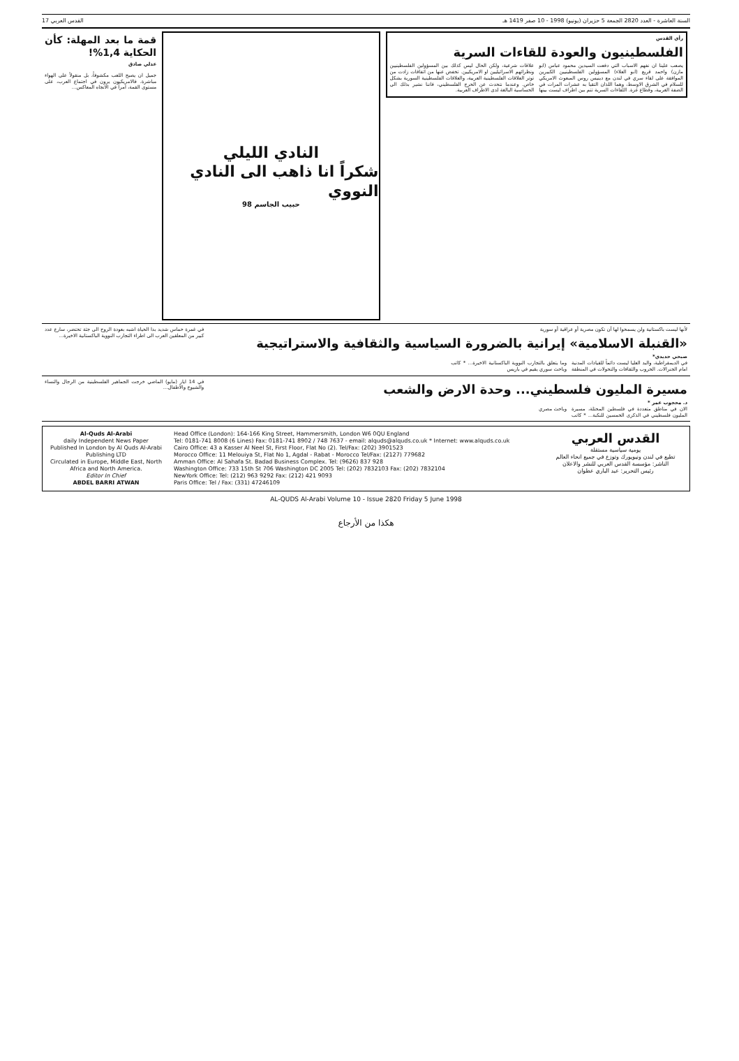السنة العاشرة - العدد 2820 الجمعة 5 حزيران (يونيو) 1998 - 10 صفر 1419 هـ القدس العربي 17
رأي القدس
الفلسطينيون والعودة للقاءات السرية
يصعب علينا ان نفهم الاسباب التي دفعت السيدين محمود عباس (ابو مازن) واحمد قريع (ابو العلاء) المسؤولين الفلسطينيين الكبيرين الموافقة على لقاء سري في لندن مع دينيس روس المبعوث الامريكي للسلام في الشرق الاوسط، وهما اللذان التقيا به عشرات المرات في الضفة الغربية، وقطاع غزة. اللقاءات السرية تتم بين اطراف ليست بينها علاقات شرعية، ولكن الحال ليس كذلك بين المسؤولين الفلسطينيين ونظرائهم الاسرائيليين او الامريكيين. تخفض عنها من اتفاقات زادت من توتر العلاقات الفلسطينية العربية، والعلاقات الفلسطينية السورية بشكل خاص. وعندما نتحدث عن الحرج الفلسطيني، فاننا نشير بذلك الى الحساسية البالغة لدى الاطراف العربية.
النادي الليلي
شكراً انا ذاهب الى النادي النووي
حبيب الجاسم 98
قمة ما بعد المهلة: كأن الحكاية 1,4%!
عدلي صادق
جميل ان يصبح اللعب مكشوفاً، بل منقولاً على الهواء مباشرة. فالامريكيون يرون في اجتماع العرب، على مستوى القمة، امراً في الاتجاه المعاكس...
لأنها ليست باكستانية ولن يسمحوا لها أن تكون مصرية أو عراقية أو سورية
«القنبلة الاسلامية» إيرانية بالضرورة السياسية والثقافية والاستراتيجية
صبحي حديدي*
في الديمقراطية، والبد العليا ليست دائماً للقيادات المدنية امام الجنرالات. الحروب والثقافات والتحولات في المنطقة وما يتعلق بالتجارب النووية الباكستانية الاخيرة... * كاتب وباحث سوري يقيم في باريس
في غمرة حماس شديد بدا الحياة اشبه بعودة الروح الى جثة تحتضر، سارع عدد كبير من المعلقين العرب الى اطراء التجارب النووية الباكستانية الاخيرة...
مسيرة المليون فلسطيني... وحدة الارض والشعب
د. محجوب عمر *
الان في مناطق متعددة في فلسطين المحتلة، مسيرة المليون فلسطيني في الذكرى الخمسين للنكبة... * كاتب وباحث مصري
في 14 ايار (مايو) الماضي خرجت الجماهير الفلسطينية من الرجال والنساء والشيوخ والاطفال...
Al-Quds Al-Arabi
daily Independent News Paper
Published In London by Al Quds Al-Arabi Publishing LTD
Circulated in Europe, Middle East, North Africa and North America.
Editor In Chief
ABDEL BARRI ATWAN
Head Office (London): 164-166 King Street, Hammersmith, London W6 0QU England
Tel: 0181-741 8008 (6 Lines) Fax: 0181-741 8902 / 748 7637 - email: alquds@alquds.co.uk * Internet: www.alquds.co.uk
Cairo Office: 43 a Kasser Al Neel St, First Floor, Flat No (2). Tel/Fax: (202) 3901523
Morocco Office: 11 Melouiya St, Flat No 1, Agdal - Rabat - Morocco Tel/Fax: (2127) 779682
Amman Office: Al Sahafa St. Badad Business Complex. Tel: (9626) 837 928
Washington Office: 733 15th St 706 Washington DC 2005 Tel: (202) 7832103 Fax: (202) 7832104
NewYork Office: Tel: (212) 963 9292 Fax: (212) 421 9093
Paris Office: Tel / Fax: (331) 47246109
القدس العربي
يومية سياسية مستقلة
تطبع في لندن ونيويورك وتوزع في جميع انحاء العالم
الناشر: مؤسسة القدس العربي للنشر والاعلان
رئيس التحرير: عبد الباري عطوان
AL-QUDS Al-Arabi Volume 10 - Issue 2820 Friday 5 June 1998
هكذا من الأرجاع